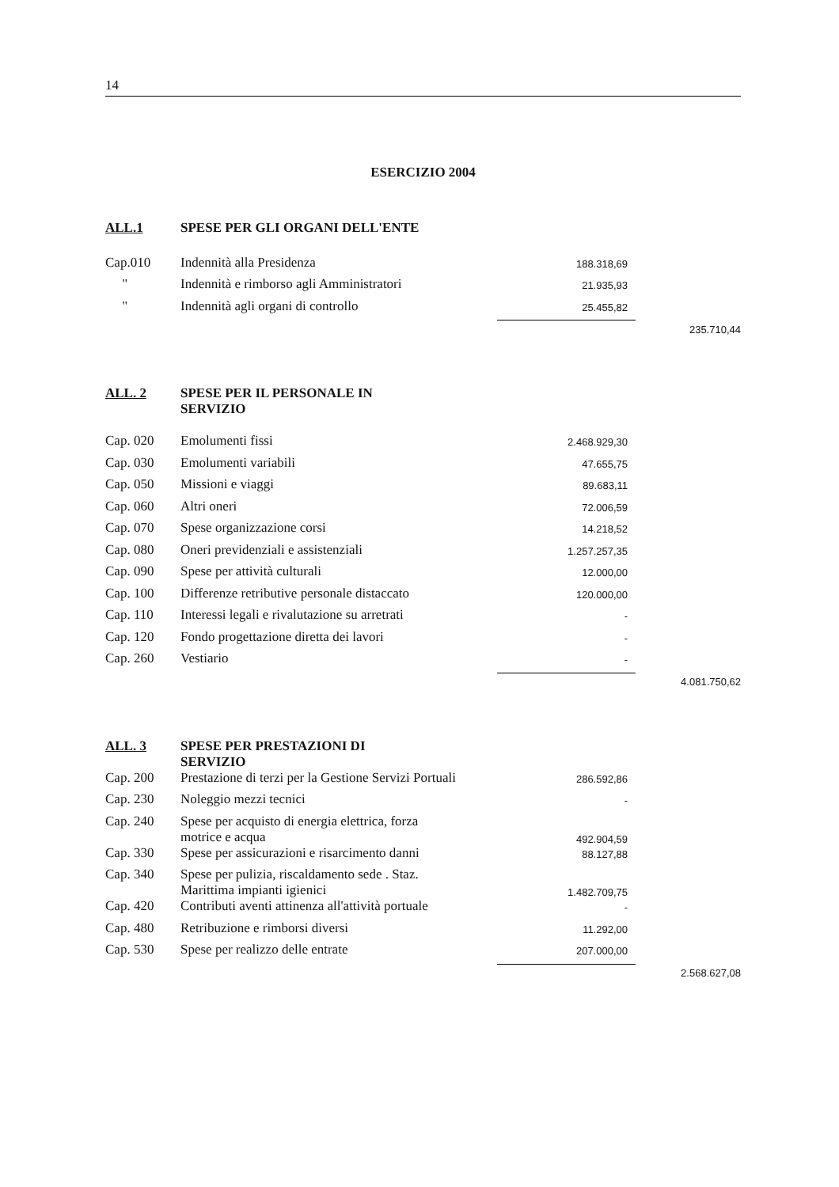14
ESERCIZIO 2004
| ALL.1 | SPESE PER GLI ORGANI DELL'ENTE | | |
| Cap.010 | Indennità alla Presidenza | 188.318,69 | |
| " | Indennità e rimborso agli Amministratori | 21.935,93 | |
| " | Indennità agli organi di controllo | 25.455,82 | |
| | | | 235.710,44 |
| ALL. 2 | SPESE PER IL PERSONALE IN SERVIZIO | | |
| Cap. 020 | Emolumenti fissi | 2.468.929,30 | |
| Cap. 030 | Emolumenti variabili | 47.655,75 | |
| Cap. 050 | Missioni e viaggi | 89.683,11 | |
| Cap. 060 | Altri oneri | 72.006,59 | |
| Cap. 070 | Spese organizzazione corsi | 14.218,52 | |
| Cap. 080 | Oneri previdenziali e assistenziali | 1.257.257,35 | |
| Cap. 090 | Spese per attività culturali | 12.000,00 | |
| Cap. 100 | Differenze retributive personale distaccato | 120.000,00 | |
| Cap. 110 | Interessi legali e rivalutazione su arretrati | - | |
| Cap. 120 | Fondo progettazione diretta dei lavori | - | |
| Cap. 260 | Vestiario | - | |
| | | | 4.081.750,62 |
| ALL. 3 | SPESE PER PRESTAZIONI DI SERVIZIO | | |
| Cap. 200 | Prestazione di terzi per la Gestione Servizi Portuali | 286.592,86 | |
| Cap. 230 | Noleggio mezzi tecnici | - | |
| Cap. 240 | Spese per acquisto di energia elettrica, forza motrice e acqua | 492.904,59 | |
| Cap. 330 | Spese per assicurazioni e risarcimento danni | 88.127,88 | |
| Cap. 340 | Spese per pulizia, riscaldamento sede . Staz. Marittima impianti igienici | 1.482.709,75 | |
| Cap. 420 | Contributi aventi attinenza all'attività portuale | - | |
| Cap. 480 | Retribuzione e rimborsi diversi | 11.292,00 | |
| Cap. 530 | Spese per realizzo delle entrate | 207.000,00 | |
| | | | 2.568.627,08 |